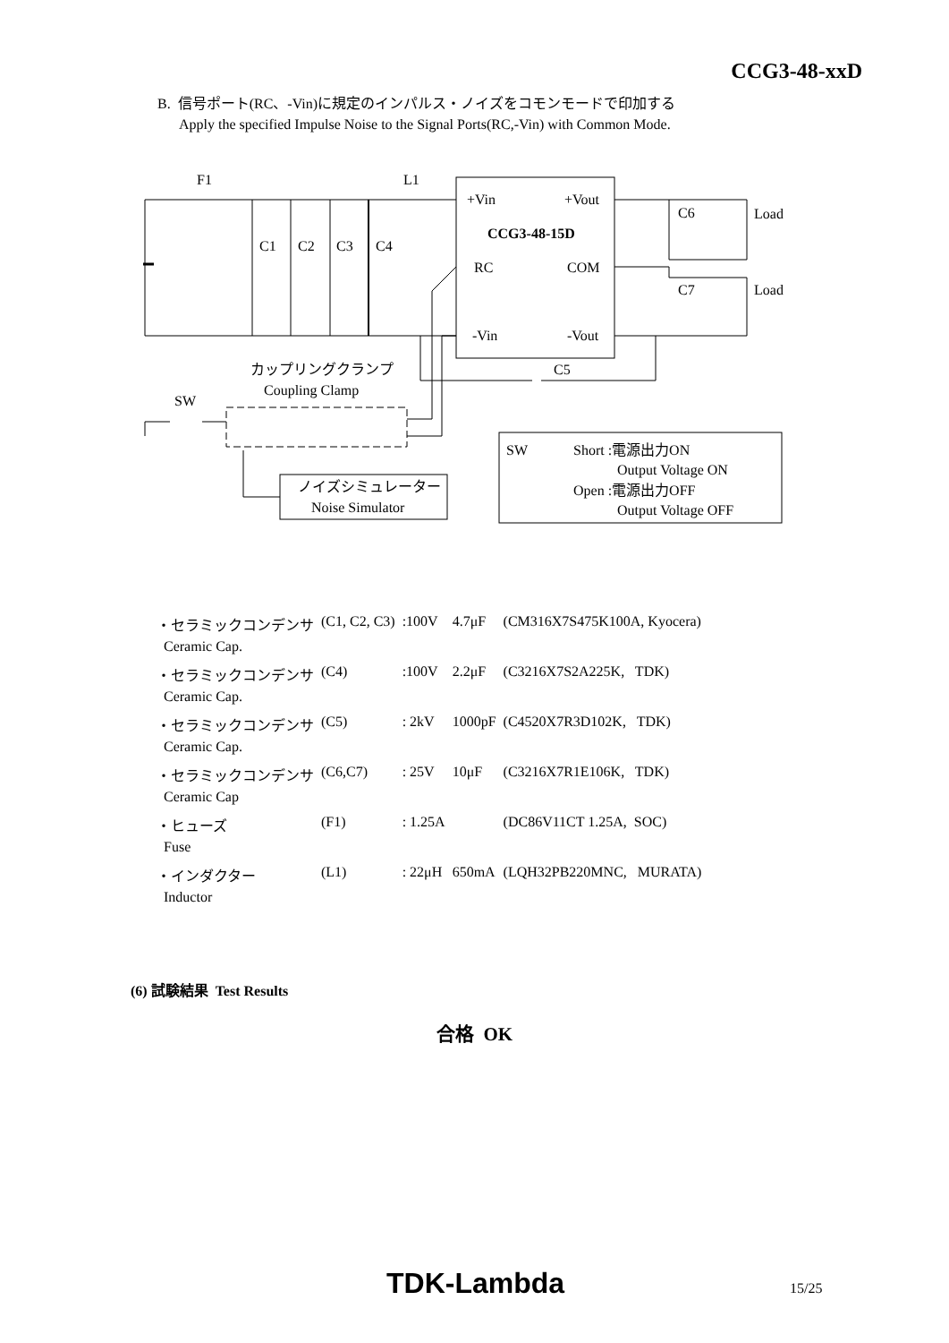CCG3-48-xxD
B. 信号ポート(RC、-Vin)に規定のインパルス・ノイズをコモンモードで印加する
Apply the specified Impulse Noise to the Signal Ports(RC,-Vin) with Common Mode.
F1
L1
C1
C2
C3
C4
+Vin
+Vout
CCG3-48-15D
RC
COM
-Vin
-Vout
C6
Load
C7
Load
C5
カップリングクランプ
Coupling Clamp
SW
ノイズシミュレーター
Noise Simulator
SW
Short :電源出力ON
Output Voltage ON
Open :電源出力OFF
Output Voltage OFF
| ・セラミックコンデンサ | (C1, C2, C3) | :100V | 4.7μF | (CM316X7S475K100A, Kyocera) |
| Ceramic Cap. | | | | |
| ・セラミックコンデンサ | (C4) | :100V | 2.2μF | (C3216X7S2A225K, TDK) |
| Ceramic Cap. | | | | |
| ・セラミックコンデンサ | (C5) | : 2kV | 1000pF | (C4520X7R3D102K, TDK) |
| Ceramic Cap. | | | | |
| ・セラミックコンデンサ | (C6,C7) | : 25V | 10μF | (C3216X7R1E106K, TDK) |
| Ceramic Cap | | | | |
| ・ヒューズ | (F1) | : 1.25A | | (DC86V11CT 1.25A, SOC) |
| Fuse | | | | |
| ・インダクター | (L1) | : 22μH | 650mA | (LQH32PB220MNC, MURATA) |
| Inductor | | | | |
(6) 試験結果 Test Results
合格 OK
TDK-Lambda 15/25